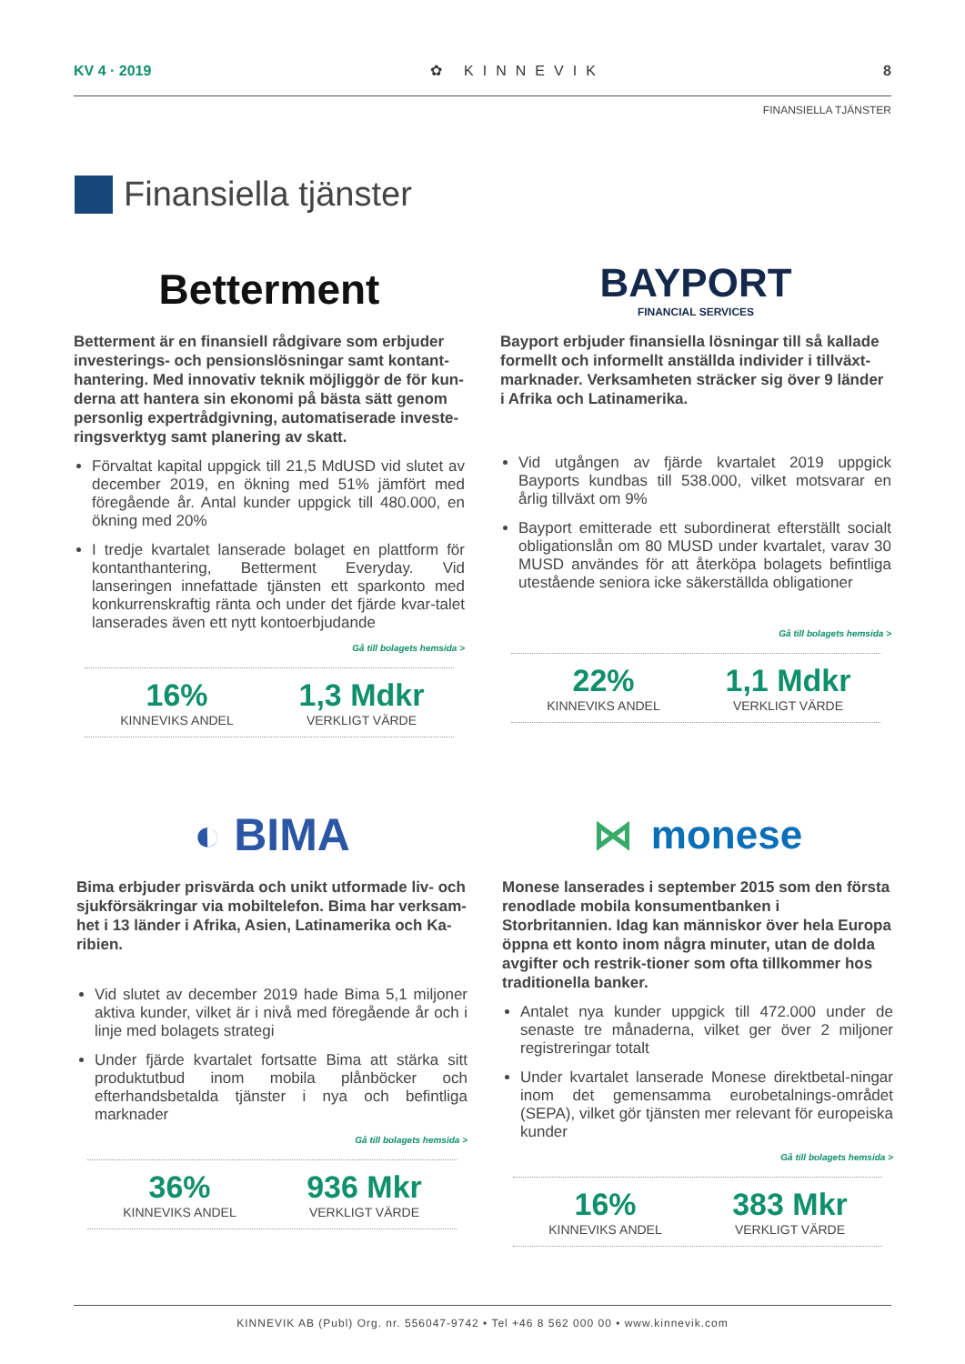KV 4 · 2019 ✿ KINNEVIK 8
FINANSIELLA TJÄNSTER
Finansiella tjänster
Betterment
Betterment är en finansiell rådgivare som erbjuder investerings- och pensionslösningar samt kontant-hantering. Med innovativ teknik möjliggör de för kun-derna att hantera sin ekonomi på bästa sätt genom personlig expertrådgivning, automatiserade investe-ringsverktyg samt planering av skatt.
Förvaltat kapital uppgick till 21,5 MdUSD vid slutet av december 2019, en ökning med 51% jämfört med föregående år. Antal kunder uppgick till 480.000, en ökning med 20%
I tredje kvartalet lanserade bolaget en plattform för kontanthantering, Betterment Everyday. Vid lanseringen innefattade tjänsten ett sparkonto med konkurrenskraftig ränta och under det fjärde kvar-talet lanserades även ett nytt kontoerbjudande
Gå till bolagets hemsida >
16%
KINNEVIKS ANDEL
1,3 Mdkr
VERKLIGT VÄRDE
BAYPORT
FINANCIAL SERVICES
Bayport erbjuder finansiella lösningar till så kallade formellt och informellt anställda individer i tillväxt-marknader. Verksamheten sträcker sig över 9 länder i Afrika och Latinamerika.
Vid utgången av fjärde kvartalet 2019 uppgick Bayports kundbas till 538.000, vilket motsvarar en årlig tillväxt om 9%
Bayport emitterade ett subordinerat efterställt socialt obligationslån om 80 MUSD under kvartalet, varav 30 MUSD användes för att återköpa bolagets befintliga utestående seniora icke säkerställda obligationer
Gå till bolagets hemsida >
22%
KINNEVIKS ANDEL
1,1 Mdkr
VERKLIGT VÄRDE
◐ BIMA
Bima erbjuder prisvärda och unikt utformade liv- och sjukförsäkringar via mobiltelefon. Bima har verksam-het i 13 länder i Afrika, Asien, Latinamerika och Ka-ribien.
Vid slutet av december 2019 hade Bima 5,1 miljoner aktiva kunder, vilket är i nivå med föregående år och i linje med bolagets strategi
Under fjärde kvartalet fortsatte Bima att stärka sitt produktutbud inom mobila plånböcker och efterhandsbetalda tjänster i nya och befintliga marknader
Gå till bolagets hemsida >
36%
KINNEVIKS ANDEL
936 Mkr
VERKLIGT VÄRDE
⋈ monese
Monese lanserades i september 2015 som den första renodlade mobila konsumentbanken i Storbritannien. Idag kan människor över hela Europa öppna ett konto inom några minuter, utan de dolda avgifter och restrik-tioner som ofta tillkommer hos traditionella banker.
Antalet nya kunder uppgick till 472.000 under de senaste tre månaderna, vilket ger över 2 miljoner registreringar totalt
Under kvartalet lanserade Monese direktbetal-ningar inom det gemensamma eurobetalnings-området (SEPA), vilket gör tjänsten mer relevant för europeiska kunder
Gå till bolagets hemsida >
16%
KINNEVIKS ANDEL
383 Mkr
VERKLIGT VÄRDE
KINNEVIK AB (Publ) Org. nr. 556047-9742 • Tel +46 8 562 000 00 • www.kinnevik.com